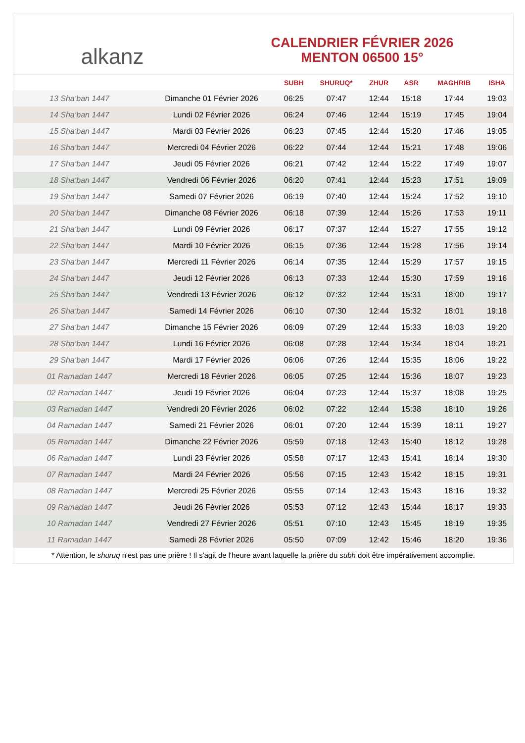alkanz
CALENDRIER FÉVRIER 2026
MENTON 06500 15°
| | | SUBH | SHURUQ* | ZHUR | ASR | MAGHRIB | ISHA |
| --- | --- | --- | --- | --- | --- | --- | --- |
| 13 Sha‘ban 1447 | Dimanche 01 Février 2026 | 06:25 | 07:47 | 12:44 | 15:18 | 17:44 | 19:03 |
| 14 Sha‘ban 1447 | Lundi 02 Février 2026 | 06:24 | 07:46 | 12:44 | 15:19 | 17:45 | 19:04 |
| 15 Sha‘ban 1447 | Mardi 03 Février 2026 | 06:23 | 07:45 | 12:44 | 15:20 | 17:46 | 19:05 |
| 16 Sha‘ban 1447 | Mercredi 04 Février 2026 | 06:22 | 07:44 | 12:44 | 15:21 | 17:48 | 19:06 |
| 17 Sha‘ban 1447 | Jeudi 05 Février 2026 | 06:21 | 07:42 | 12:44 | 15:22 | 17:49 | 19:07 |
| 18 Sha‘ban 1447 | Vendredi 06 Février 2026 | 06:20 | 07:41 | 12:44 | 15:23 | 17:51 | 19:09 |
| 19 Sha‘ban 1447 | Samedi 07 Février 2026 | 06:19 | 07:40 | 12:44 | 15:24 | 17:52 | 19:10 |
| 20 Sha‘ban 1447 | Dimanche 08 Février 2026 | 06:18 | 07:39 | 12:44 | 15:26 | 17:53 | 19:11 |
| 21 Sha‘ban 1447 | Lundi 09 Février 2026 | 06:17 | 07:37 | 12:44 | 15:27 | 17:55 | 19:12 |
| 22 Sha‘ban 1447 | Mardi 10 Février 2026 | 06:15 | 07:36 | 12:44 | 15:28 | 17:56 | 19:14 |
| 23 Sha‘ban 1447 | Mercredi 11 Février 2026 | 06:14 | 07:35 | 12:44 | 15:29 | 17:57 | 19:15 |
| 24 Sha‘ban 1447 | Jeudi 12 Février 2026 | 06:13 | 07:33 | 12:44 | 15:30 | 17:59 | 19:16 |
| 25 Sha‘ban 1447 | Vendredi 13 Février 2026 | 06:12 | 07:32 | 12:44 | 15:31 | 18:00 | 19:17 |
| 26 Sha‘ban 1447 | Samedi 14 Février 2026 | 06:10 | 07:30 | 12:44 | 15:32 | 18:01 | 19:18 |
| 27 Sha‘ban 1447 | Dimanche 15 Février 2026 | 06:09 | 07:29 | 12:44 | 15:33 | 18:03 | 19:20 |
| 28 Sha‘ban 1447 | Lundi 16 Février 2026 | 06:08 | 07:28 | 12:44 | 15:34 | 18:04 | 19:21 |
| 29 Sha‘ban 1447 | Mardi 17 Février 2026 | 06:06 | 07:26 | 12:44 | 15:35 | 18:06 | 19:22 |
| 01 Ramadan 1447 | Mercredi 18 Février 2026 | 06:05 | 07:25 | 12:44 | 15:36 | 18:07 | 19:23 |
| 02 Ramadan 1447 | Jeudi 19 Février 2026 | 06:04 | 07:23 | 12:44 | 15:37 | 18:08 | 19:25 |
| 03 Ramadan 1447 | Vendredi 20 Février 2026 | 06:02 | 07:22 | 12:44 | 15:38 | 18:10 | 19:26 |
| 04 Ramadan 1447 | Samedi 21 Février 2026 | 06:01 | 07:20 | 12:44 | 15:39 | 18:11 | 19:27 |
| 05 Ramadan 1447 | Dimanche 22 Février 2026 | 05:59 | 07:18 | 12:43 | 15:40 | 18:12 | 19:28 |
| 06 Ramadan 1447 | Lundi 23 Février 2026 | 05:58 | 07:17 | 12:43 | 15:41 | 18:14 | 19:30 |
| 07 Ramadan 1447 | Mardi 24 Février 2026 | 05:56 | 07:15 | 12:43 | 15:42 | 18:15 | 19:31 |
| 08 Ramadan 1447 | Mercredi 25 Février 2026 | 05:55 | 07:14 | 12:43 | 15:43 | 18:16 | 19:32 |
| 09 Ramadan 1447 | Jeudi 26 Février 2026 | 05:53 | 07:12 | 12:43 | 15:44 | 18:17 | 19:33 |
| 10 Ramadan 1447 | Vendredi 27 Février 2026 | 05:51 | 07:10 | 12:43 | 15:45 | 18:19 | 19:35 |
| 11 Ramadan 1447 | Samedi 28 Février 2026 | 05:50 | 07:09 | 12:42 | 15:46 | 18:20 | 19:36 |
* Attention, le shuruq n'est pas une prière ! Il s'agit de l'heure avant laquelle la prière du subh doit être impérativement accomplie.